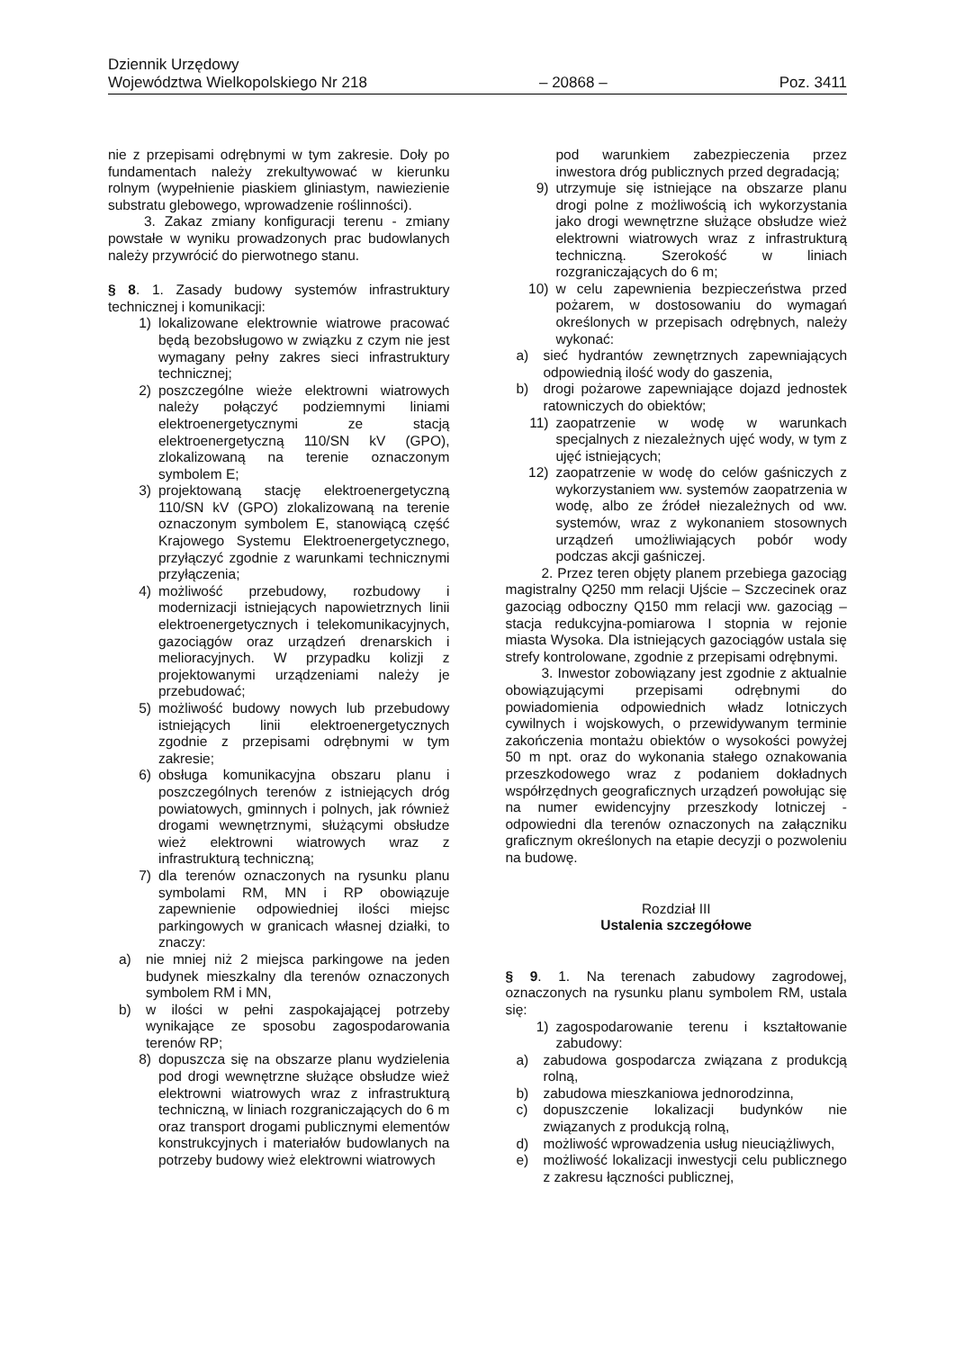Dziennik Urzędowy
Województwa Wielkopolskiego Nr 218 – 20868 – Poz. 3411
nie z przepisami odrębnymi w tym zakresie. Doły po fundamentach należy zrekultywować w kierunku rolnym (wypełnienie piaskiem gliniastym, nawiezienie substratu glebowego, wprowadzenie roślinności).
3. Zakaz zmiany konfiguracji terenu - zmiany powstałe w wyniku prowadzonych prac budowlanych należy przywrócić do pierwotnego stanu.
§ 8. 1. Zasady budowy systemów infrastruktury technicznej i komunikacji:
1) lokalizowane elektrownie wiatrowe pracować będą bezobsługowo w związku z czym nie jest wymagany pełny zakres sieci infrastruktury technicznej;
2) poszczególne wieże elektrowni wiatrowych należy połączyć podziemnymi liniami elektroenergetycznymi ze stacją elektroenergetyczną 110/SN kV (GPO), zlokalizowaną na terenie oznaczonym symbolem E;
3) projektowaną stację elektroenergetyczną 110/SN kV (GPO) zlokalizowaną na terenie oznaczonym symbolem E, stanowiącą część Krajowego Systemu Elektroenergetycznego, przyłączyć zgodnie z warunkami technicznymi przyłączenia;
4) możliwość przebudowy, rozbudowy i modernizacji istniejących napowietrznych linii elektroenergetycznych i telekomunikacyjnych, gazociągów oraz urządzeń drenarskich i melioracyjnych. W przypadku kolizji z projektowanymi urządzeniami należy je przebudować;
5) możliwość budowy nowych lub przebudowy istniejących linii elektroenergetycznych zgodnie z przepisami odrębnymi w tym zakresie;
6) obsługa komunikacyjna obszaru planu i poszczególnych terenów z istniejących dróg powiatowych, gminnych i polnych, jak również drogami wewnętrznymi, służącymi obsłudze wież elektrowni wiatrowych wraz z infrastrukturą techniczną;
7) dla terenów oznaczonych na rysunku planu symbolami RM, MN i RP obowiązuje zapewnienie odpowiedniej ilości miejsc parkingowych w granicach własnej działki, to znaczy:
a) nie mniej niż 2 miejsca parkingowe na jeden budynek mieszkalny dla terenów oznaczonych symbolem RM i MN,
b) w ilości w pełni zaspokajającej potrzeby wynikające ze sposobu zagospodarowania terenów RP;
8) dopuszcza się na obszarze planu wydzielenia pod drogi wewnętrzne służące obsłudze wież elektrowni wiatrowych wraz z infrastrukturą techniczną, w liniach rozgraniczających do 6 m oraz transport drogami publicznymi elementów konstrukcyjnych i materiałów budowlanych na potrzeby budowy wież elektrowni wiatrowych
pod warunkiem zabezpieczenia przez inwestora dróg publicznych przed degradacją;
9) utrzymuje się istniejące na obszarze planu drogi polne z możliwością ich wykorzystania jako drogi wewnętrzne służące obsłudze wież elektrowni wiatrowych wraz z infrastrukturą techniczną. Szerokość w liniach rozgraniczających do 6 m;
10) w celu zapewnienia bezpieczeństwa przed pożarem, w dostosowaniu do wymagań określonych w przepisach odrębnych, należy wykonać:
a) sieć hydrantów zewnętrznych zapewniających odpowiednią ilość wody do gaszenia,
b) drogi pożarowe zapewniające dojazd jednostek ratowniczych do obiektów;
11) zaopatrzenie w wodę w warunkach specjalnych z niezależnych ujęć wody, w tym z ujęć istniejących;
12) zaopatrzenie w wodę do celów gaśniczych z wykorzystaniem ww. systemów zaopatrzenia w wodę, albo ze źródeł niezależnych od ww. systemów, wraz z wykonaniem stosownych urządzeń umożliwiających pobór wody podczas akcji gaśniczej.
2. Przez teren objęty planem przebiega gazociąg magistralny Q250 mm relacji Ujście – Szczecinek oraz gazociąg odboczny Q150 mm relacji ww. gazociąg – stacja redukcyjna-pomiarowa I stopnia w rejonie miasta Wysoka. Dla istniejących gazociągów ustala się strefy kontrolowane, zgodnie z przepisami odrębnymi.
3. Inwestor zobowiązany jest zgodnie z aktualnie obowiązującymi przepisami odrębnymi do powiadomienia odpowiednich władz lotniczych cywilnych i wojskowych, o przewidywanym terminie zakończenia montażu obiektów o wysokości powyżej 50 m npt. oraz do wykonania stałego oznakowania przeszkodowego wraz z podaniem dokładnych współrzędnych geograficznych urządzeń powołując się na numer ewidencyjny przeszkody lotniczej - odpowiedni dla terenów oznaczonych na załączniku graficznym określonych na etapie decyzji o pozwoleniu na budowę.
Rozdział III
Ustalenia szczegółowe
§ 9. 1. Na terenach zabudowy zagrodowej, oznaczonych na rysunku planu symbolem RM, ustala się:
1) zagospodarowanie terenu i kształtowanie zabudowy:
a) zabudowa gospodarcza związana z produkcją rolną,
b) zabudowa mieszkaniowa jednorodzinna,
c) dopuszczenie lokalizacji budynków nie związanych z produkcją rolną,
d) możliwość wprowadzenia usług nieuciążliwych,
e) możliwość lokalizacji inwestycji celu publicznego z zakresu łączności publicznej,